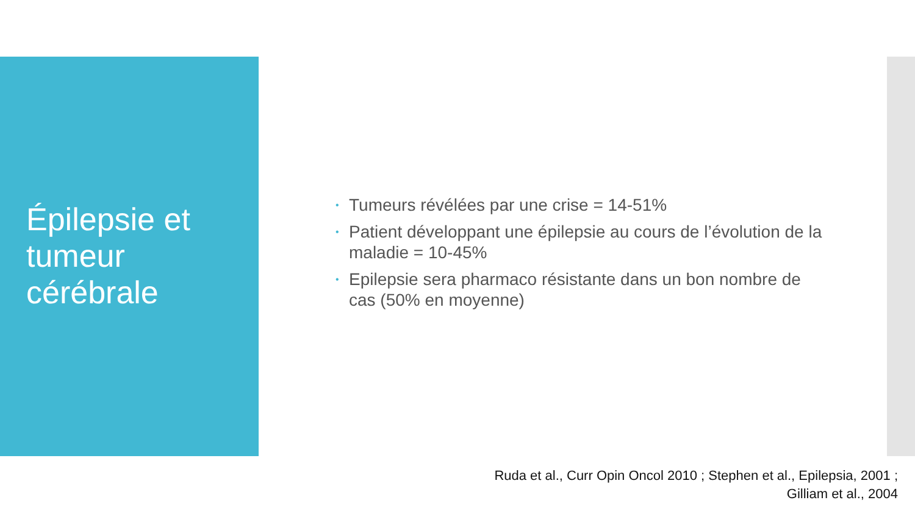Épilepsie et tumeur cérébrale
• Tumeurs révélées par une crise = 14-51%
• Patient développant une épilepsie au cours de l’évolution de la maladie = 10-45%
• Epilepsie sera pharmaco résistante dans un bon nombre de cas (50% en moyenne)
Ruda et al., Curr Opin Oncol 2010 ; Stephen et al., Epilepsia, 2001 ;
Gilliam et al., 2004